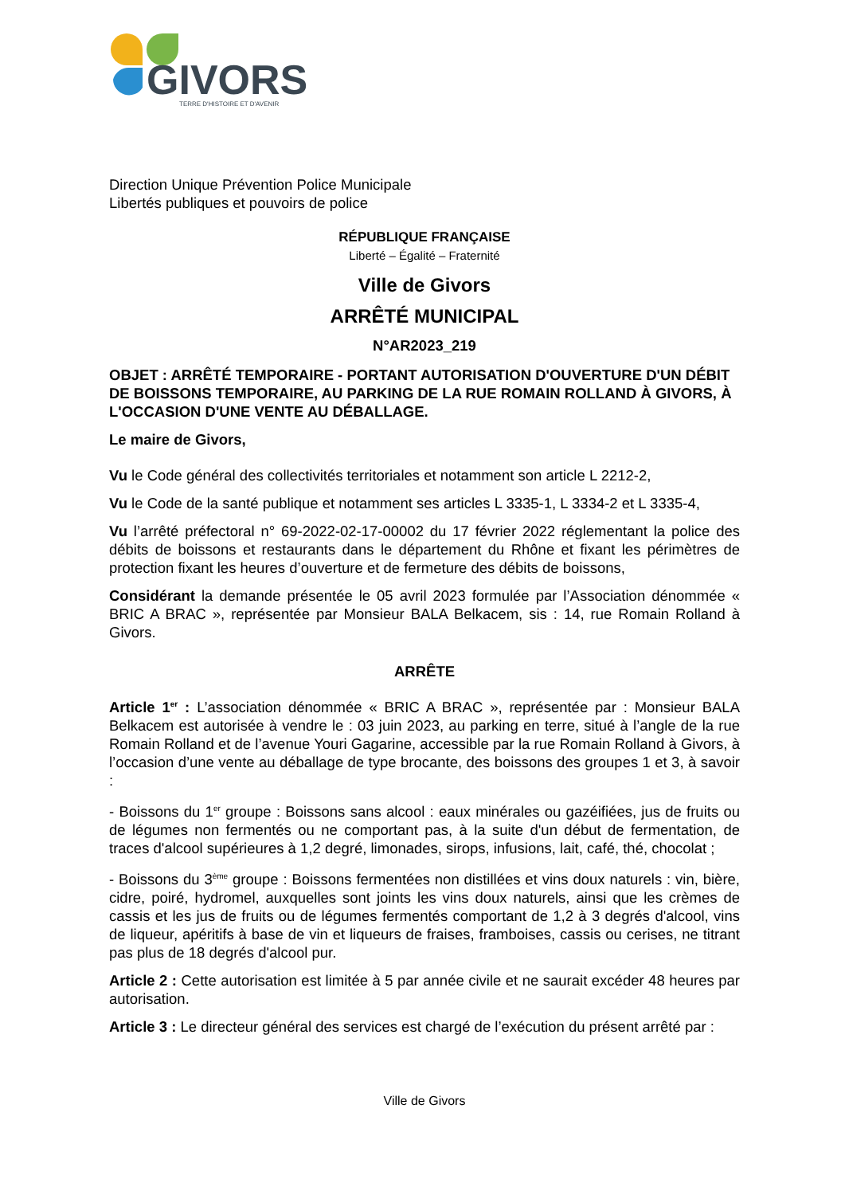GIVORS
TERRE D'HISTOIRE ET D'AVENIR
Direction Unique Prévention Police Municipale
Libertés publiques et pouvoirs de police
RÉPUBLIQUE FRANÇAISE
Liberté – Égalité – Fraternité
Ville de Givors
ARRÊTÉ MUNICIPAL
N°AR2023_219
OBJET : ARRÊTÉ TEMPORAIRE - PORTANT AUTORISATION D'OUVERTURE D'UN DÉBIT DE BOISSONS TEMPORAIRE, AU PARKING DE LA RUE ROMAIN ROLLAND À GIVORS, À L'OCCASION D'UNE VENTE AU DÉBALLAGE.
Le maire de Givors,
Vu le Code général des collectivités territoriales et notamment son article L 2212-2,
Vu le Code de la santé publique et notamment ses articles L 3335-1, L 3334-2 et L 3335-4,
Vu l’arrêté préfectoral n° 69-2022-02-17-00002 du 17 février 2022 réglementant la police des débits de boissons et restaurants dans le département du Rhône et fixant les périmètres de protection fixant les heures d’ouverture et de fermeture des débits de boissons,
Considérant la demande présentée le 05 avril 2023 formulée par l’Association dénommée « BRIC A BRAC », représentée par Monsieur BALA Belkacem, sis : 14, rue Romain Rolland à Givors.
ARRÊTE
Article 1<sup>er</sup> : L’association dénommée « BRIC A BRAC », représentée par : Monsieur BALA Belkacem est autorisée à vendre le : 03 juin 2023, au parking en terre, situé à l’angle de la rue Romain Rolland et de l’avenue Youri Gagarine, accessible par la rue Romain Rolland à Givors, à l’occasion d’une vente au déballage de type brocante, des boissons des groupes 1 et 3, à savoir :
- Boissons du 1<sup>er</sup> groupe : Boissons sans alcool : eaux minérales ou gazéifiées, jus de fruits ou de légumes non fermentés ou ne comportant pas, à la suite d'un début de fermentation, de traces d'alcool supérieures à 1,2 degré, limonades, sirops, infusions, lait, café, thé, chocolat ;
- Boissons du 3<sup>ème</sup> groupe : Boissons fermentées non distillées et vins doux naturels : vin, bière, cidre, poiré, hydromel, auxquelles sont joints les vins doux naturels, ainsi que les crèmes de cassis et les jus de fruits ou de légumes fermentés comportant de 1,2 à 3 degrés d'alcool, vins de liqueur, apéritifs à base de vin et liqueurs de fraises, framboises, cassis ou cerises, ne titrant pas plus de 18 degrés d'alcool pur.
Article 2 : Cette autorisation est limitée à 5 par année civile et ne saurait excéder 48 heures par autorisation.
Article 3 : Le directeur général des services est chargé de l’exécution du présent arrêté par :
Ville de Givors